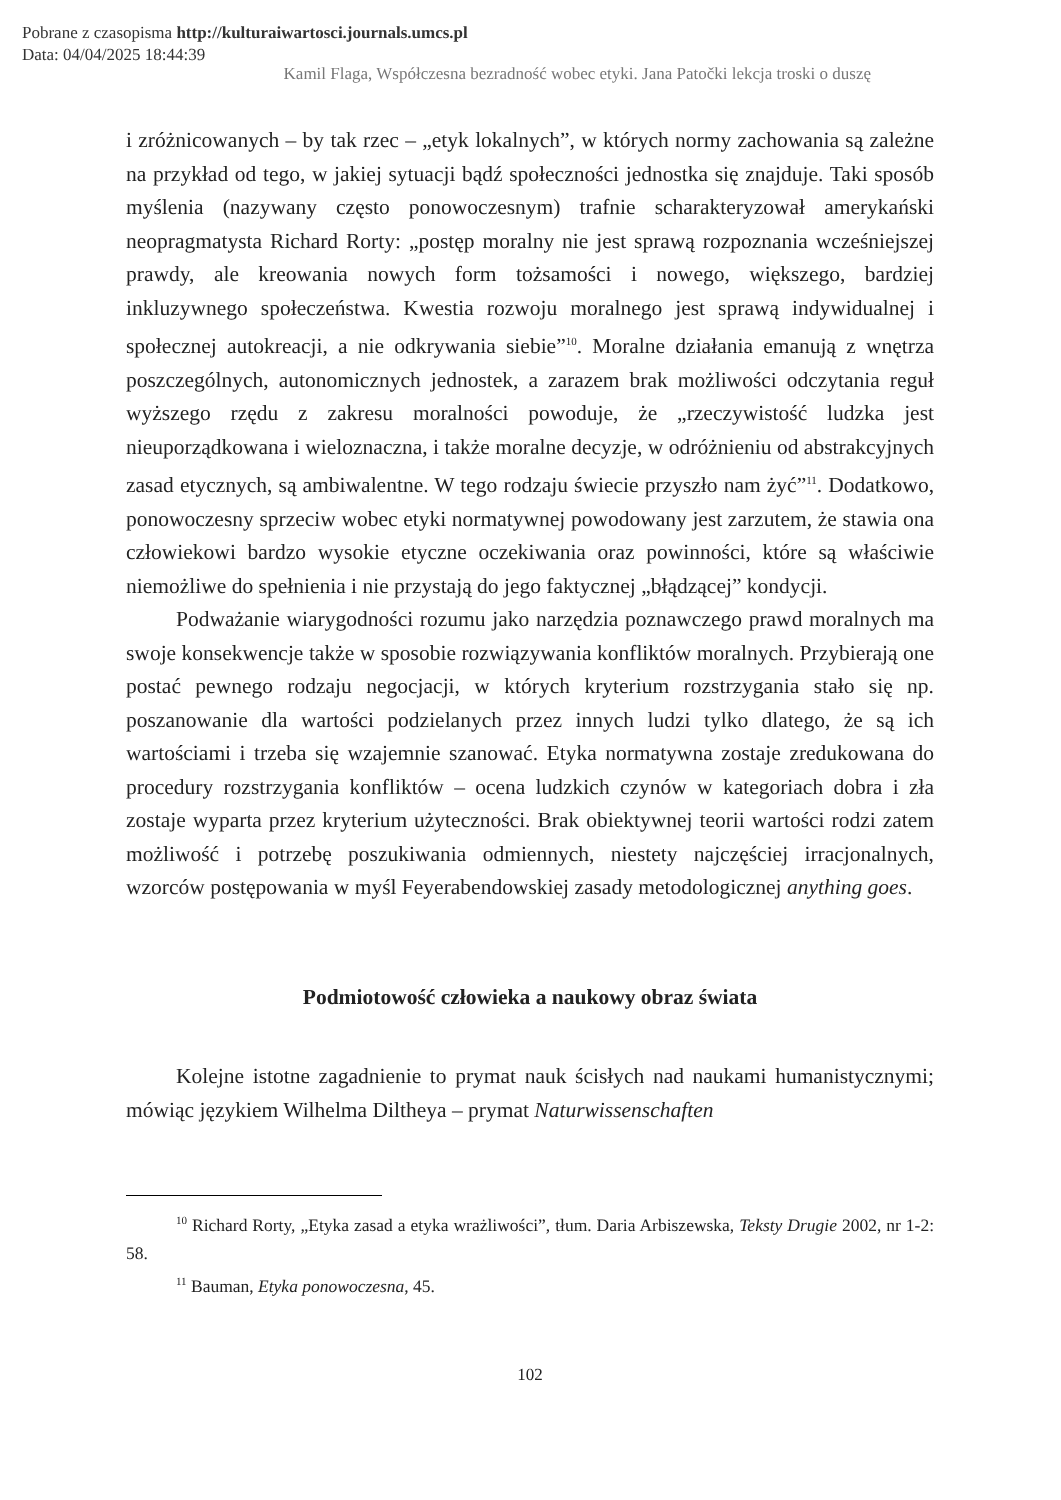Pobrane z czasopisma http://kulturaiwartosci.journals.umcs.pl
Data: 04/04/2025 18:44:39
Kamil Flaga, Współczesna bezradność wobec etyki. Jana Patočki lekcja troski o duszę
i zróżnicowanych – by tak rzec – „etyk lokalnych”, w których normy zachowania są zależne na przykład od tego, w jakiej sytuacji bądź społeczności jednostka się znajduje. Taki sposób myślenia (nazywany często ponowoczesnym) trafnie scharakteryzował amerykański neopragmatysta Richard Rorty: „postęp moralny nie jest sprawą rozpoznania wcześniejszej prawdy, ale kreowania nowych form tożsamości i nowego, większego, bardziej inkluzywnego społeczeństwa. Kwestia rozwoju moralnego jest sprawą indywidualnej i społecznej autokreacji, a nie odkrywania siebie”<sup>10</sup>. Moralne działania emanują z wnętrza poszczególnych, autonomicznych jednostek, a zarazem brak możliwości odczytania reguł wyższego rzędu z zakresu moralności powoduje, że „rzeczywistość ludzka jest nieuporządkowana i wieloznaczna, i także moralne decyzje, w odróżnieniu od abstrakcyjnych zasad etycznych, są ambiwalentne. W tego rodzaju świecie przyszło nam żyć”<sup>11</sup>. Dodatkowo, ponowoczesny sprzeciw wobec etyki normatywnej powodowany jest zarzutem, że stawia ona człowiekowi bardzo wysokie etyczne oczekiwania oraz powinności, które są właściwie niemożliwe do spełnienia i nie przystają do jego faktycznej „błądzącej” kondycji.
Podważanie wiarygodności rozumu jako narzędzia poznawczego prawd moralnych ma swoje konsekwencje także w sposobie rozwiązywania konfliktów moralnych. Przybierają one postać pewnego rodzaju negocjacji, w których kryterium rozstrzygania stało się np. poszanowanie dla wartości podzielanych przez innych ludzi tylko dlatego, że są ich wartościami i trzeba się wzajemnie szanować. Etyka normatywna zostaje zredukowana do procedury rozstrzygania konfliktów – ocena ludzkich czynów w kategoriach dobra i zła zostaje wyparta przez kryterium użyteczności. Brak obiektywnej teorii wartości rodzi zatem możliwość i potrzebę poszukiwania odmiennych, niestety najczęściej irracjonalnych, wzorców postępowania w myśl Feyerabendowskiej zasady metodologicznej anything goes.
Podmiotowość człowieka a naukowy obraz świata
Kolejne istotne zagadnienie to prymat nauk ścisłych nad naukami humanistycznymi; mówiąc językiem Wilhelma Diltheya – prymat Naturwissenschaften
<sup>10</sup> Richard Rorty, „Etyka zasad a etyka wrażliwości”, tłum. Daria Arbiszewska, Teksty Drugie 2002, nr 1-2: 58.
<sup>11</sup> Bauman, Etyka ponowoczesna, 45.
102